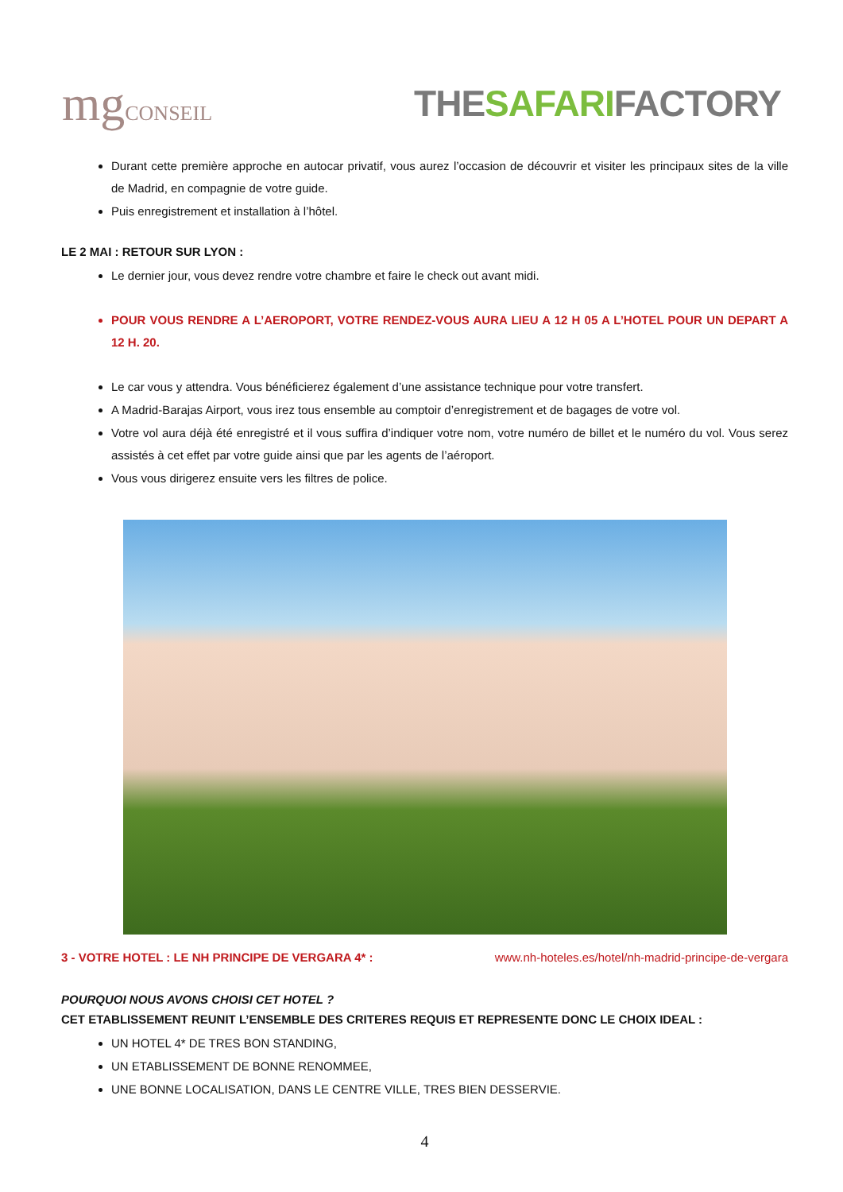mgCONSEIL
THESAFARIFACTORY
Durant cette première approche en autocar privatif, vous aurez l’occasion de découvrir et visiter les principaux sites de la ville de Madrid, en compagnie de votre guide.
Puis enregistrement et installation à l’hôtel.
LE 2 MAI : RETOUR SUR LYON :
Le dernier jour, vous devez rendre votre chambre et faire le check out avant midi.
POUR VOUS RENDRE A L’AEROPORT, VOTRE RENDEZ-VOUS AURA LIEU A 12 H 05 A L’HOTEL POUR UN DEPART A 12 H. 20.
Le car vous y attendra. Vous bénéficierez également d’une assistance technique pour votre transfert.
A Madrid-Barajas Airport, vous irez tous ensemble au comptoir d’enregistrement et de bagages de votre vol.
Votre vol aura déjà été enregistré et il vous suffira d’indiquer votre nom, votre numéro de billet et le numéro du vol. Vous serez assistés à cet effet par votre guide ainsi que par les agents de l’aéroport.
Vous vous dirigerez ensuite vers les filtres de police.
3 - VOTRE HOTEL : LE NH PRINCIPE DE VERGARA 4* : www.nh-hoteles.es/hotel/nh-madrid-principe-de-vergara
POURQUOI NOUS AVONS CHOISI CET HOTEL ?
CET ETABLISSEMENT REUNIT L’ENSEMBLE DES CRITERES REQUIS ET REPRESENTE DONC LE CHOIX IDEAL :
UN HOTEL 4* DE TRES BON STANDING,
UN ETABLISSEMENT DE BONNE RENOMMEE,
UNE BONNE LOCALISATION, DANS LE CENTRE VILLE, TRES BIEN DESSERVIE.
4